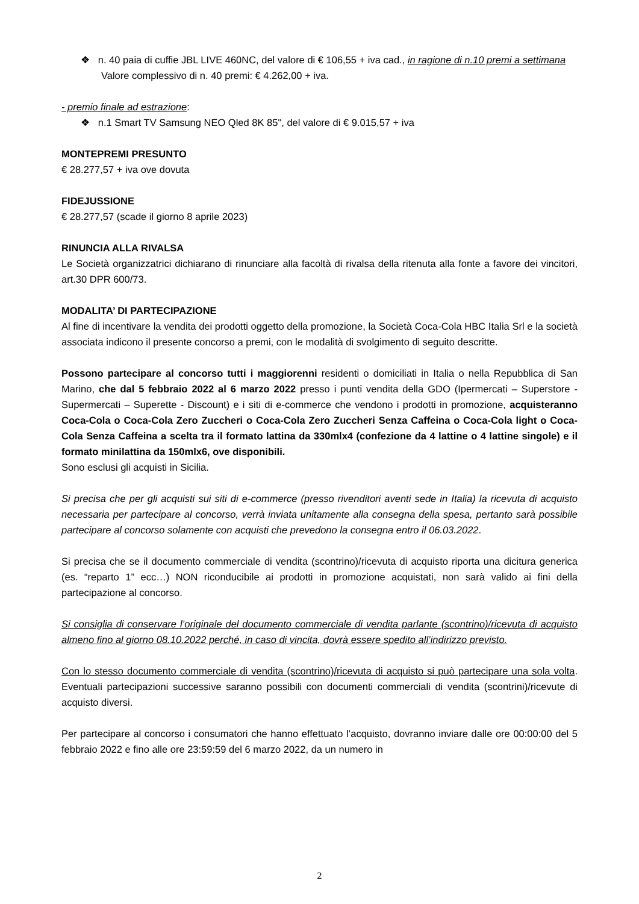❖ n. 40 paia di cuffie JBL LIVE 460NC, del valore di € 106,55 + iva cad., in ragione di n.10 premi a settimana
Valore complessivo di n. 40 premi: € 4.262,00 + iva.
- premio finale ad estrazione:
❖ n.1 Smart TV Samsung NEO Qled 8K 85", del valore di € 9.015,57 + iva
MONTEPREMI PRESUNTO
€ 28.277,57 + iva ove dovuta
FIDEJUSSIONE
€ 28.277,57 (scade il giorno 8 aprile 2023)
RINUNCIA ALLA RIVALSA
Le Società organizzatrici dichiarano di rinunciare alla facoltà di rivalsa della ritenuta alla fonte a favore dei vincitori, art.30 DPR 600/73.
MODALITA’ DI PARTECIPAZIONE
Al fine di incentivare la vendita dei prodotti oggetto della promozione, la Società Coca-Cola HBC Italia Srl e la società associata indicono il presente concorso a premi, con le modalità di svolgimento di seguito descritte.
Possono partecipare al concorso tutti i maggiorenni residenti o domiciliati in Italia o nella Repubblica di San Marino, che dal 5 febbraio 2022 al 6 marzo 2022 presso i punti vendita della GDO (Ipermercati – Superstore - Supermercati – Superette - Discount) e i siti di e-commerce che vendono i prodotti in promozione, acquisteranno Coca-Cola o Coca-Cola Zero Zuccheri o Coca-Cola Zero Zuccheri Senza Caffeina o Coca-Cola light o Coca-Cola Senza Caffeina a scelta tra il formato lattina da 330mlx4 (confezione da 4 lattine o 4 lattine singole) e il formato minilattina da 150mlx6, ove disponibili.
Sono esclusi gli acquisti in Sicilia.
Si precisa che per gli acquisti sui siti di e-commerce (presso rivenditori aventi sede in Italia) la ricevuta di acquisto necessaria per partecipare al concorso, verrà inviata unitamente alla consegna della spesa, pertanto sarà possibile partecipare al concorso solamente con acquisti che prevedono la consegna entro il 06.03.2022.
Si precisa che se il documento commerciale di vendita (scontrino)/ricevuta di acquisto riporta una dicitura generica (es. “reparto 1” ecc…) NON riconducibile ai prodotti in promozione acquistati, non sarà valido ai fini della partecipazione al concorso.
Si consiglia di conservare l’originale del documento commerciale di vendita parlante (scontrino)/ricevuta di acquisto almeno fino al giorno 08.10.2022 perché, in caso di vincita, dovrà essere spedito all’indirizzo previsto.
Con lo stesso documento commerciale di vendita (scontrino)/ricevuta di acquisto si può partecipare una sola volta. Eventuali partecipazioni successive saranno possibili con documenti commerciali di vendita (scontrini)/ricevute di acquisto diversi.
Per partecipare al concorso i consumatori che hanno effettuato l’acquisto, dovranno inviare dalle ore 00:00:00 del 5 febbraio 2022 e fino alle ore 23:59:59 del 6 marzo 2022, da un numero in
2